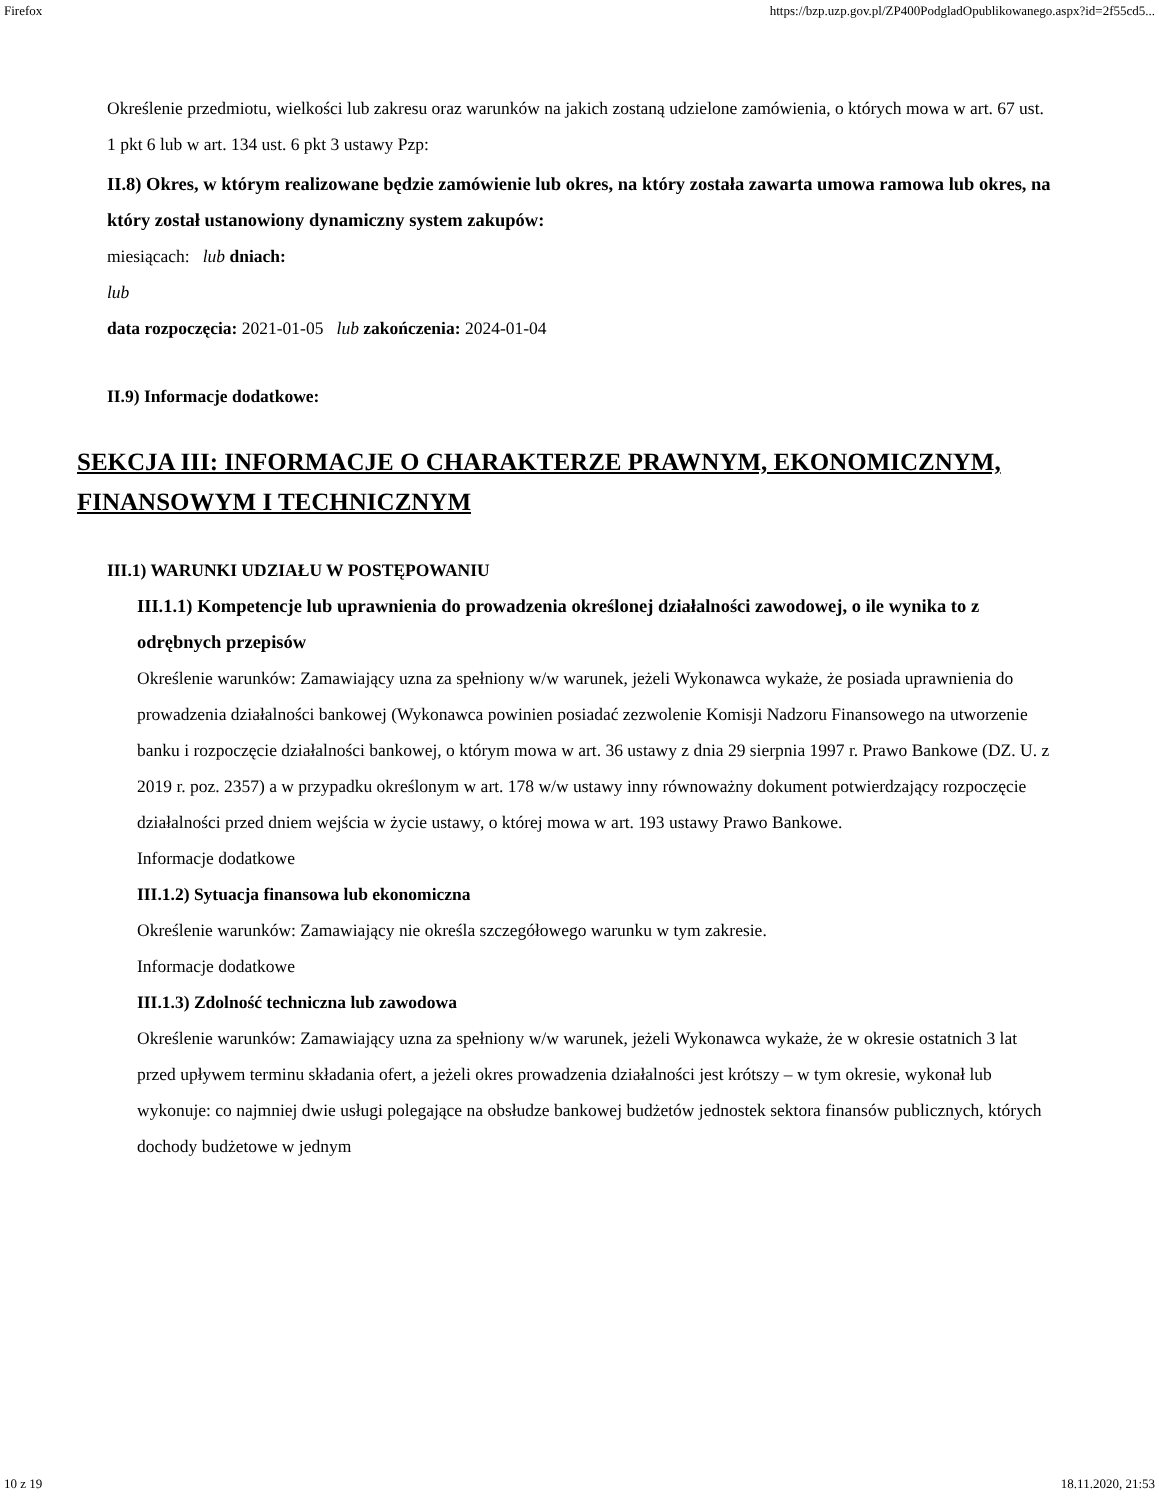Firefox https://bzp.uzp.gov.pl/ZP400PodgladOpublikowanego.aspx?id=2f55cd5...
Określenie przedmiotu, wielkości lub zakresu oraz warunków na jakich zostaną udzielone zamówienia, o których mowa w art. 67 ust. 1 pkt 6 lub w art. 134 ust. 6 pkt 3 ustawy Pzp:
II.8) Okres, w którym realizowane będzie zamówienie lub okres, na który została zawarta umowa ramowa lub okres, na który został ustanowiony dynamiczny system zakupów:
miesiącach: lub dniach:
lub
data rozpoczęcia: 2021-01-05 lub zakończenia: 2024-01-04
II.9) Informacje dodatkowe:
SEKCJA III: INFORMACJE O CHARAKTERZE PRAWNYM, EKONOMICZNYM, FINANSOWYM I TECHNICZNYM
III.1) WARUNKI UDZIAŁU W POSTĘPOWANIU
III.1.1) Kompetencje lub uprawnienia do prowadzenia określonej działalności zawodowej, o ile wynika to z odrębnych przepisów
Określenie warunków: Zamawiający uzna za spełniony w/w warunek, jeżeli Wykonawca wykaże, że posiada uprawnienia do prowadzenia działalności bankowej (Wykonawca powinien posiadać zezwolenie Komisji Nadzoru Finansowego na utworzenie banku i rozpoczęcie działalności bankowej, o którym mowa w art. 36 ustawy z dnia 29 sierpnia 1997 r. Prawo Bankowe (DZ. U. z 2019 r. poz. 2357) a w przypadku określonym w art. 178 w/w ustawy inny równoważny dokument potwierdzający rozpoczęcie działalności przed dniem wejścia w życie ustawy, o której mowa w art. 193 ustawy Prawo Bankowe.
Informacje dodatkowe
III.1.2) Sytuacja finansowa lub ekonomiczna
Określenie warunków: Zamawiający nie określa szczegółowego warunku w tym zakresie.
Informacje dodatkowe
III.1.3) Zdolność techniczna lub zawodowa
Określenie warunków: Zamawiający uzna za spełniony w/w warunek, jeżeli Wykonawca wykaże, że w okresie ostatnich 3 lat przed upływem terminu składania ofert, a jeżeli okres prowadzenia działalności jest krótszy – w tym okresie, wykonał lub wykonuje: co najmniej dwie usługi polegające na obsłudze bankowej budżetów jednostek sektora finansów publicznych, których dochody budżetowe w jednym
10 z 19 18.11.2020, 21:53